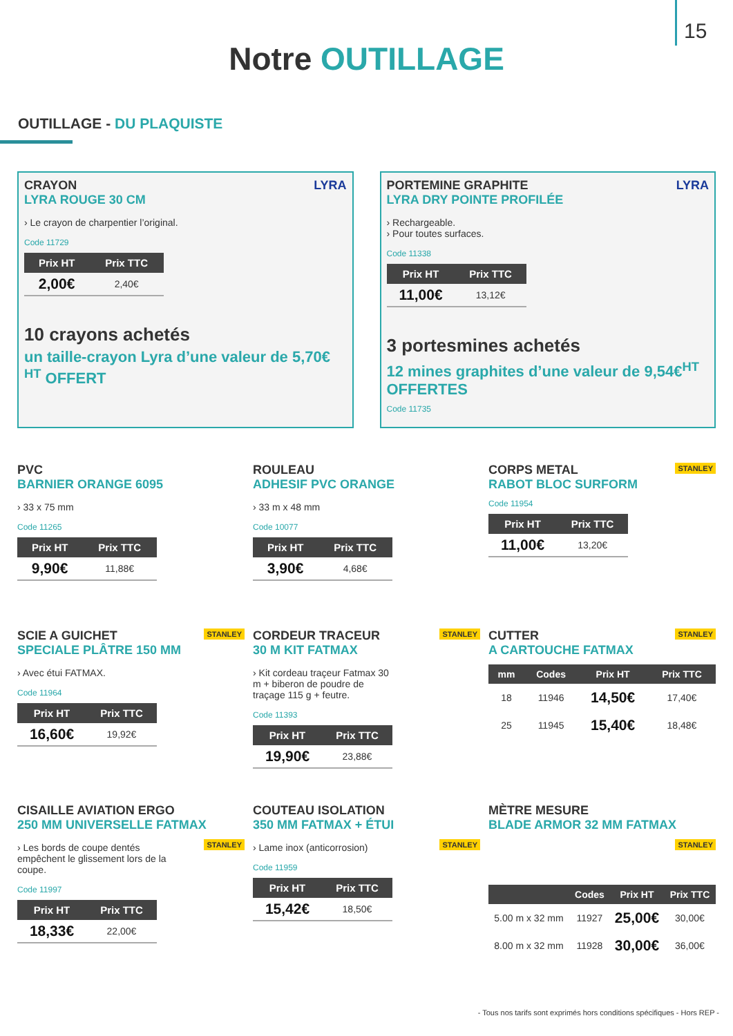15
Notre OUTILLAGE
OUTILLAGE - DU PLAQUISTE
CRAYON LYRA
LYRA ROUGE 30 CM
› Le crayon de charpentier l’original.
Code 11729
| Prix HT | Prix TTC |
| --- | --- |
| 2,00€ | 2,40€ |
10 crayons achetés
un taille-crayon Lyra d’une valeur de 5,70€ <sup>HT</sup> OFFERT
PORTEMINE GRAPHITE LYRA
LYRA DRY POINTE PROFILÉE
› Rechargeable.
› Pour toutes surfaces.
Code 11338
| Prix HT | Prix TTC |
| --- | --- |
| 11,00€ | 13,12€ |
3 portesmines achetés
12 mines graphites d’une valeur de 9,54€<sup>HT</sup> OFFERTES
Code 11735
PVC
BARNIER ORANGE 6095
› 33 x 75 mm
Code 11265
| Prix HT | Prix TTC |
| --- | --- |
| 9,90€ | 11,88€ |
ROULEAU
ADHESIF PVC ORANGE
› 33 m x 48 mm
Code 10077
| Prix HT | Prix TTC |
| --- | --- |
| 3,90€ | 4,68€ |
STANLEY
CORPS METAL
RABOT BLOC SURFORM
Code 11954
| Prix HT | Prix TTC |
| --- | --- |
| 11,00€ | 13,20€ |
STANLEY
SCIE A GUICHET
SPECIALE PLÂTRE 150 MM
› Avec étui FATMAX.
Code 11964
| Prix HT | Prix TTC |
| --- | --- |
| 16,60€ | 19,92€ |
STANLEY
CORDEUR TRACEUR
30 M KIT FATMAX
› Kit cordeau traçeur Fatmax 30 m + biberon de poudre de traçage 115 g + feutre.
Code 11393
| Prix HT | Prix TTC |
| --- | --- |
| 19,90€ | 23,88€ |
STANLEY
CUTTER
A CARTOUCHE FATMAX
| mm | Codes | Prix HT | Prix TTC |
| --- | --- | --- | --- |
| 18 | 11946 | 14,50€ | 17,40€ |
| 25 | 11945 | 15,40€ | 18,48€ |
CISAILLE AVIATION ERGO
250 MM UNIVERSELLE FATMAX
STANLEY
› Les bords de coupe dentés empêchent le glissement lors de la coupe.
Code 11997
| Prix HT | Prix TTC |
| --- | --- |
| 18,33€ | 22,00€ |
COUTEAU ISOLATION
350 MM FATMAX + ÉTUI
STANLEY
› Lame inox (anticorrosion)
Code 11959
| Prix HT | Prix TTC |
| --- | --- |
| 15,42€ | 18,50€ |
MÈTRE MESURE
BLADE ARMOR 32 MM FATMAX
STANLEY
| | Codes | Prix HT | Prix TTC |
| --- | --- | --- | --- |
| 5.00 m x 32 mm | 11927 | 25,00€ | 30,00€ |
| 8.00 m x 32 mm | 11928 | 30,00€ | 36,00€ |
- Tous nos tarifs sont exprimés hors conditions spécifiques - Hors REP -